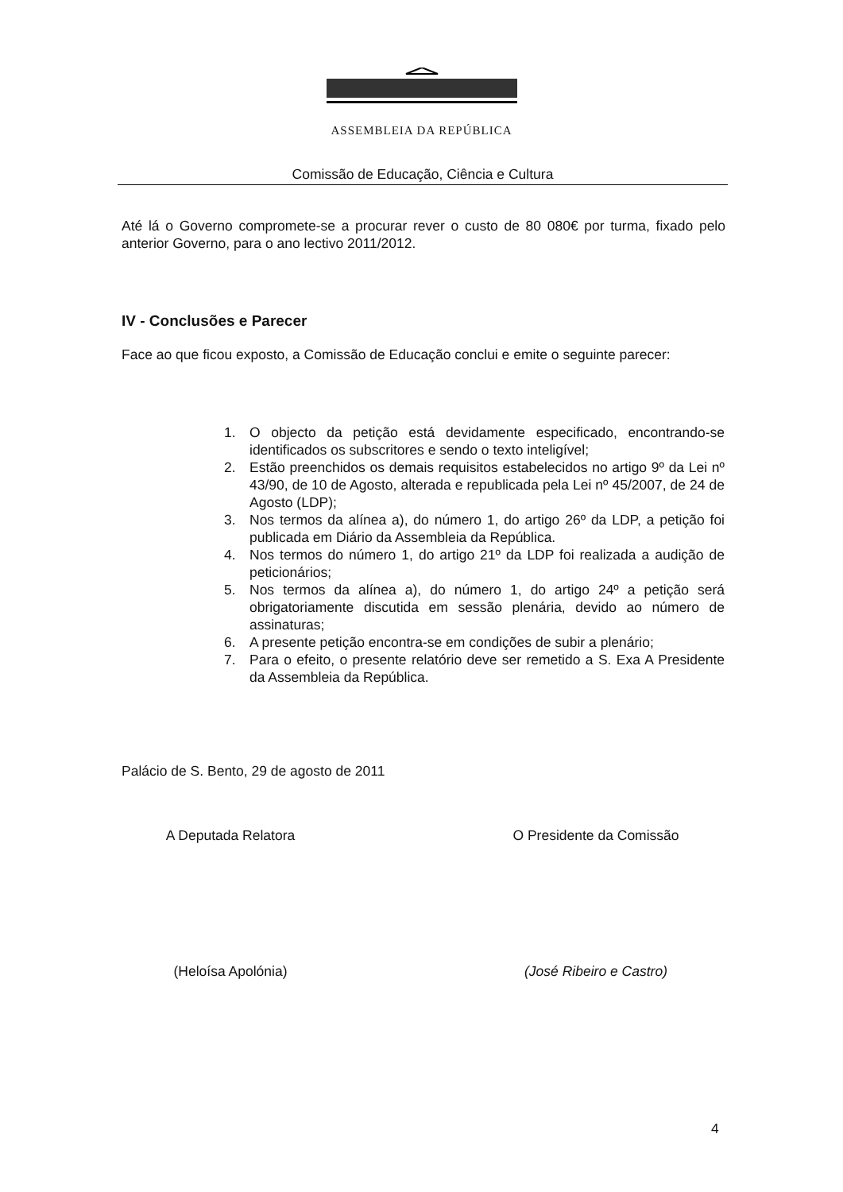ASSEMBLEIA DA REPÚBLICA
Comissão de Educação, Ciência e Cultura
Até lá o Governo compromete-se a procurar rever o custo de 80 080€ por turma, fixado pelo anterior Governo, para o ano lectivo 2011/2012.
IV - Conclusões e Parecer
Face ao que ficou exposto, a Comissão de Educação conclui e emite o seguinte parecer:
1. O objecto da petição está devidamente especificado, encontrando-se identificados os subscritores e sendo o texto inteligível;
2. Estão preenchidos os demais requisitos estabelecidos no artigo 9º da Lei nº 43/90, de 10 de Agosto, alterada e republicada pela Lei nº 45/2007, de 24 de Agosto (LDP);
3. Nos termos da alínea a), do número 1, do artigo 26º da LDP, a petição foi publicada em Diário da Assembleia da República.
4. Nos termos do número 1, do artigo 21º da LDP foi realizada a audição de peticionários;
5. Nos termos da alínea a), do número 1, do artigo 24º a petição será obrigatoriamente discutida em sessão plenária, devido ao número de assinaturas;
6. A presente petição encontra-se em condições de subir a plenário;
7. Para o efeito, o presente relatório deve ser remetido a S. Exa A Presidente da Assembleia da República.
Palácio de S. Bento, 29 de agosto de 2011
A Deputada Relatora
(Heloísa Apolónia)
O Presidente da Comissão
(José Ribeiro e Castro)
4